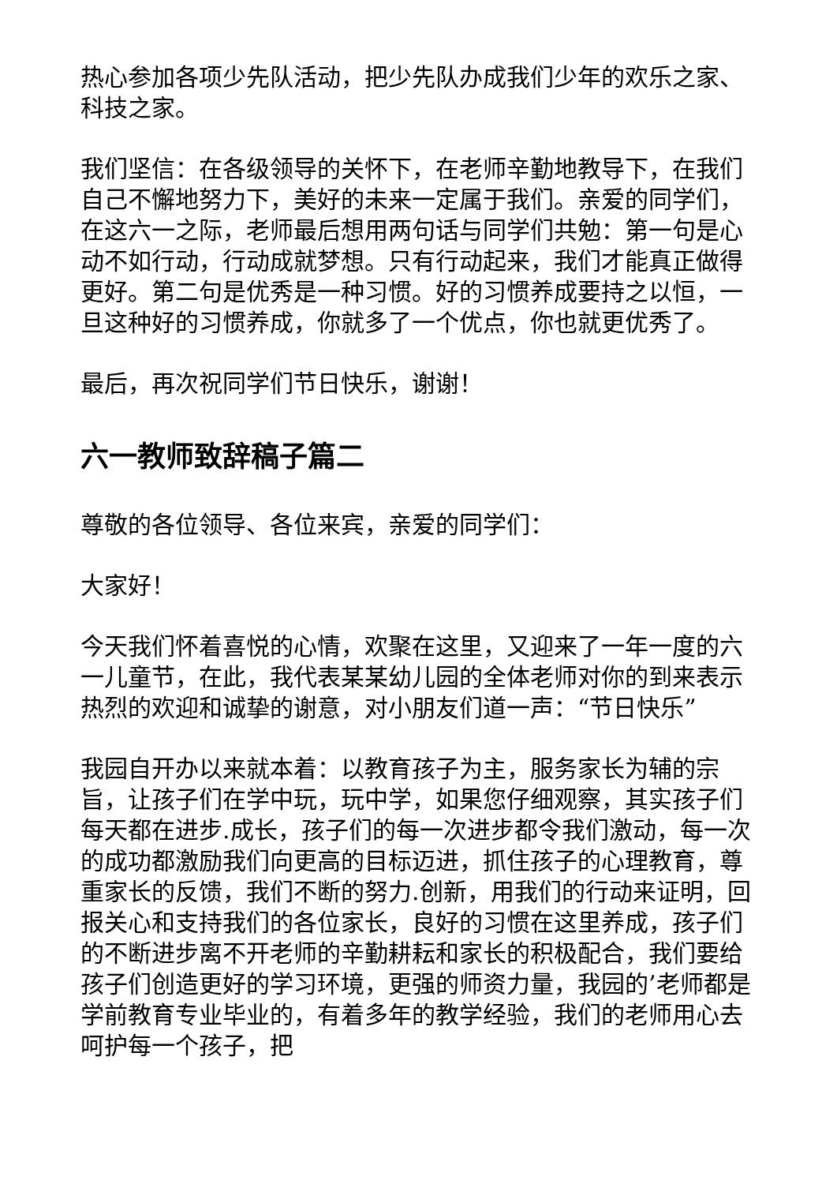热心参加各项少先队活动，把少先队办成我们少年的欢乐之家、科技之家。
我们坚信：在各级领导的关怀下，在老师辛勤地教导下，在我们自己不懈地努力下，美好的未来一定属于我们。亲爱的同学们，在这六一之际，老师最后想用两句话与同学们共勉：第一句是心动不如行动，行动成就梦想。只有行动起来，我们才能真正做得更好。第二句是优秀是一种习惯。好的习惯养成要持之以恒，一旦这种好的习惯养成，你就多了一个优点，你也就更优秀了。
最后，再次祝同学们节日快乐，谢谢！
六一教师致辞稿子篇二
尊敬的各位领导、各位来宾，亲爱的同学们：
大家好！
今天我们怀着喜悦的心情，欢聚在这里，又迎来了一年一度的六一儿童节，在此，我代表某某幼儿园的全体老师对你的到来表示热烈的欢迎和诚挚的谢意，对小朋友们道一声：“节日快乐”
我园自开办以来就本着：以教育孩子为主，服务家长为辅的宗旨，让孩子们在学中玩，玩中学，如果您仔细观察，其实孩子们每天都在进步.成长，孩子们的每一次进步都令我们激动，每一次的成功都激励我们向更高的目标迈进，抓住孩子的心理教育，尊重家长的反馈，我们不断的努力.创新，用我们的行动来证明，回报关心和支持我们的各位家长，良好的习惯在这里养成，孩子们的不断进步离不开老师的辛勤耕耘和家长的积极配合，我们要给孩子们创造更好的学习环境，更强的师资力量，我园的’老师都是学前教育专业毕业的，有着多年的教学经验，我们的老师用心去呵护每一个孩子，把